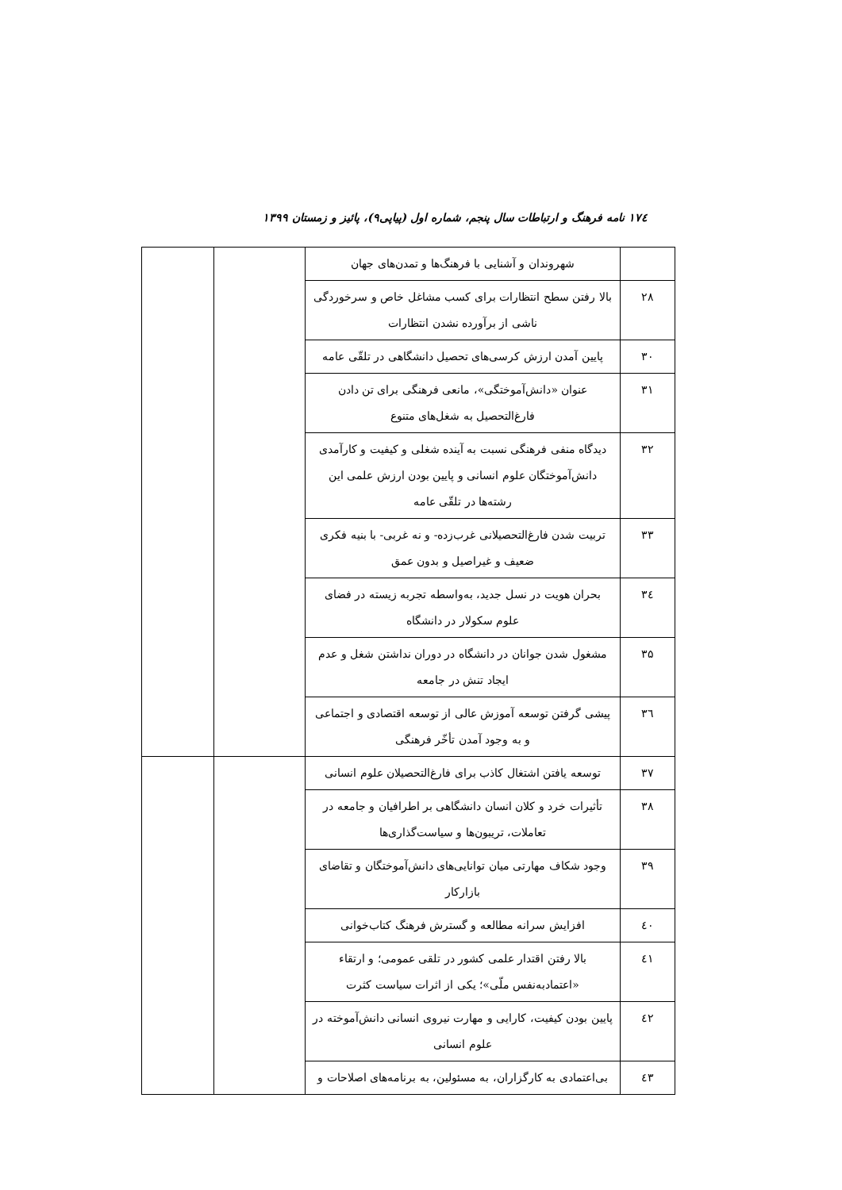۱۷٤ نامه فرهنگ و ارتباطات سال پنجم، شماره اول (پیاپی۹)، پائیز و زمستان ۱۳۹۹
| | شهروندان و آشنایی با فرهنگ‌ها و تمدن‌های جهان | | |
| ۲۸ | بالا رفتن سطح انتظارات برای کسب مشاغل خاص و سرخوردگی ناشی از برآورده نشدن انتظارات | | |
| ۳۰ | پایین آمدن ارزش کرسی‌های تحصیل دانشگاهی در تلقّی عامه | | |
| ۳۱ | عنوان «دانش‌آموختگی»، مانعی فرهنگی برای تن دادن فارغ‌التحصیل به شغل‌های متنوع | | |
| ۳۲ | دیدگاه منفی فرهنگی نسبت به آینده شغلی و کیفیت و کارآمدی دانش‌آموختگان علوم انسانی و پایین بودن ارزش علمی این رشته‌ها در تلقّی عامه | | |
| ۳۳ | تربیت شدن فارغ‌التحصیلانی غرب‌زده- و نه غربی- با بنیه فکری ضعیف و غیراصیل و بدون عمق | | |
| ۳٤ | بحران هویت در نسل جدید، به‌واسطه تجربه زیسته در فضای علوم سکولار در دانشگاه | | |
| ۳۵ | مشغول شدن جوانان در دانشگاه در دوران نداشتن شغل و عدم ایجاد تنش در جامعه | | |
| ۳٦ | پیشی گرفتن توسعه آموزش عالی از توسعه اقتصادی و اجتماعی و به وجود آمدن تأخّر فرهنگی | | |
| ۳۷ | توسعه یافتن اشتغال کاذب برای فارغ‌التحصیلان علوم انسانی | | |
| ۳۸ | تأثیرات خرد و کلان انسان دانشگاهی بر اطرافیان و جامعه در تعاملات، تریبون‌ها و سیاست‌گذاری‌ها | | |
| ۳۹ | وجود شکاف مهارتی میان توانایی‌های دانش‌آموختگان و تقاضای بازارکار | | |
| ٤۰ | افزایش سرانه مطالعه و گسترش فرهنگ کتاب‌خوانی | | |
| ٤۱ | بالا رفتن اقتدار علمی کشور در تلقی عمومی؛ و ارتقاء «اعتمادبه‌نفس ملّی»؛ یکی از اثرات سیاست کثرت | | |
| ٤۲ | پایین بودن کیفیت، کارایی و مهارت نیروی انسانی دانش‌آموخته در علوم انسانی | | |
| ٤۳ | بی‌اعتمادی به کارگزاران، به مسئولین، به برنامه‌های اصلاحات و | | |